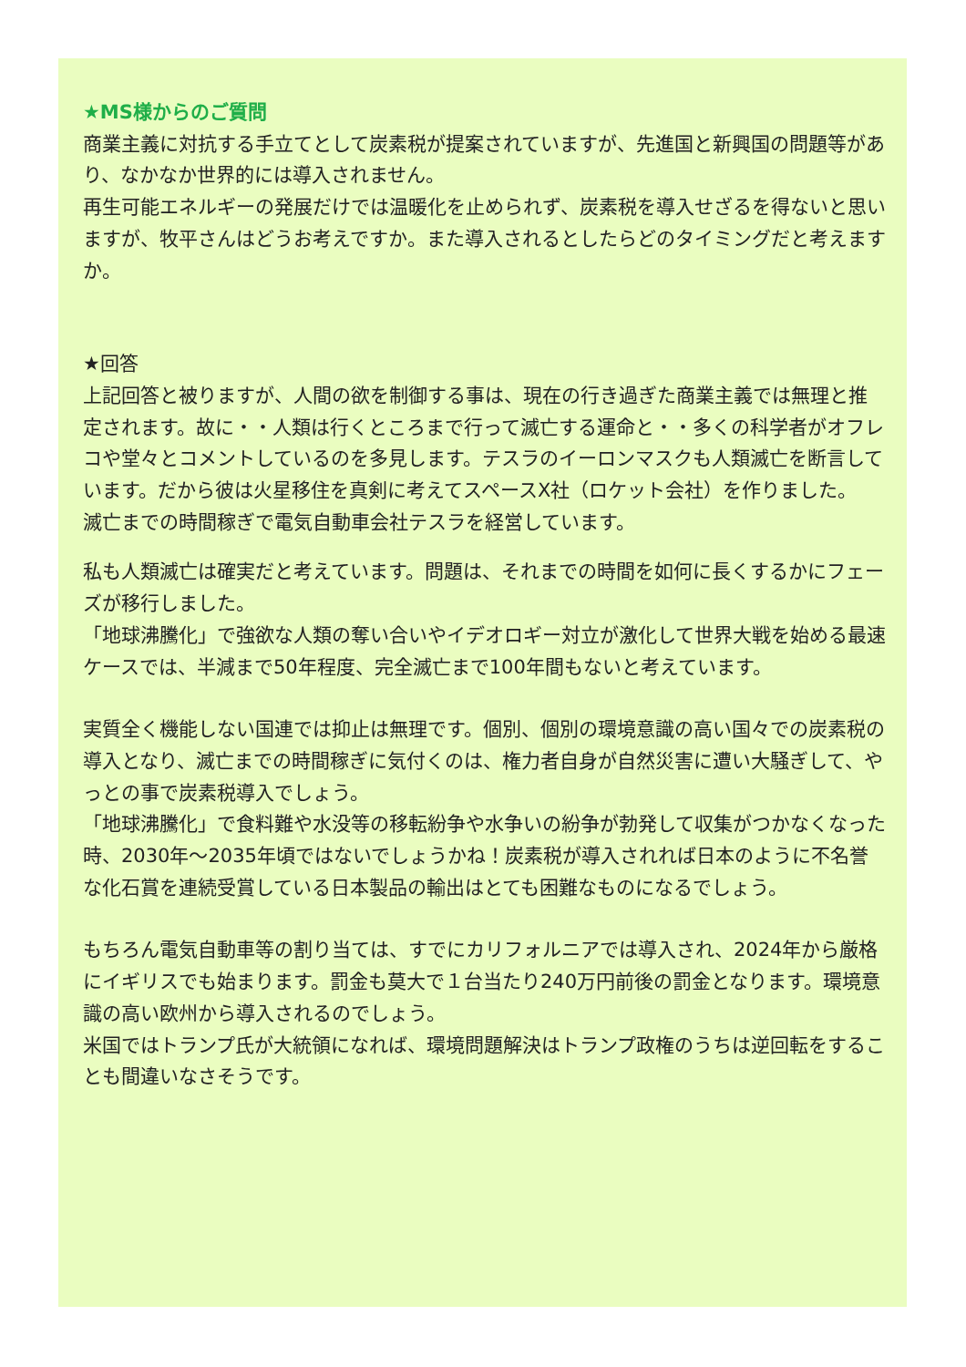★MS様からのご質問
商業主義に対抗する手立てとして炭素税が提案されていますが、先進国と新興国の問題等があり、なかなか世界的には導入されません。
再生可能エネルギーの発展だけでは温暖化を止められず、炭素税を導入せざるを得ないと思いますが、牧平さんはどうお考えですか。また導入されるとしたらどのタイミングだと考えますか。
★回答
上記回答と被りますが、人間の欲を制御する事は、現在の行き過ぎた商業主義では無理と推定されます。故に・・人類は行くところまで行って滅亡する運命と・・多くの科学者がオフレコや堂々とコメントしているのを多見します。テスラのイーロンマスクも人類滅亡を断言しています。だから彼は火星移住を真剣に考えてスペースX社（ロケット会社）を作りました。
滅亡までの時間稼ぎで電気自動車会社テスラを経営しています。
私も人類滅亡は確実だと考えています。問題は、それまでの時間を如何に長くするかにフェーズが移行しました。
「地球沸騰化」で強欲な人類の奪い合いやイデオロギー対立が激化して世界大戦を始める最速ケースでは、半減まで50年程度、完全滅亡まで100年間もないと考えています。
実質全く機能しない国連では抑止は無理です。個別、個別の環境意識の高い国々での炭素税の導入となり、滅亡までの時間稼ぎに気付くのは、権力者自身が自然災害に遭い大騒ぎして、やっとの事で炭素税導入でしょう。
「地球沸騰化」で食料難や水没等の移転紛争や水争いの紛争が勃発して収集がつかなくなった時、2030年～2035年頃ではないでしょうかね！炭素税が導入されれば日本のように不名誉な化石賞を連続受賞している日本製品の輸出はとても困難なものになるでしょう。
もちろん電気自動車等の割り当ては、すでにカリフォルニアでは導入され、2024年から厳格にイギリスでも始まります。罰金も莫大で１台当たり240万円前後の罰金となります。環境意識の高い欧州から導入されるのでしょう。
米国ではトランプ氏が大統領になれば、環境問題解決はトランプ政権のうちは逆回転をすることも間違いなさそうです。